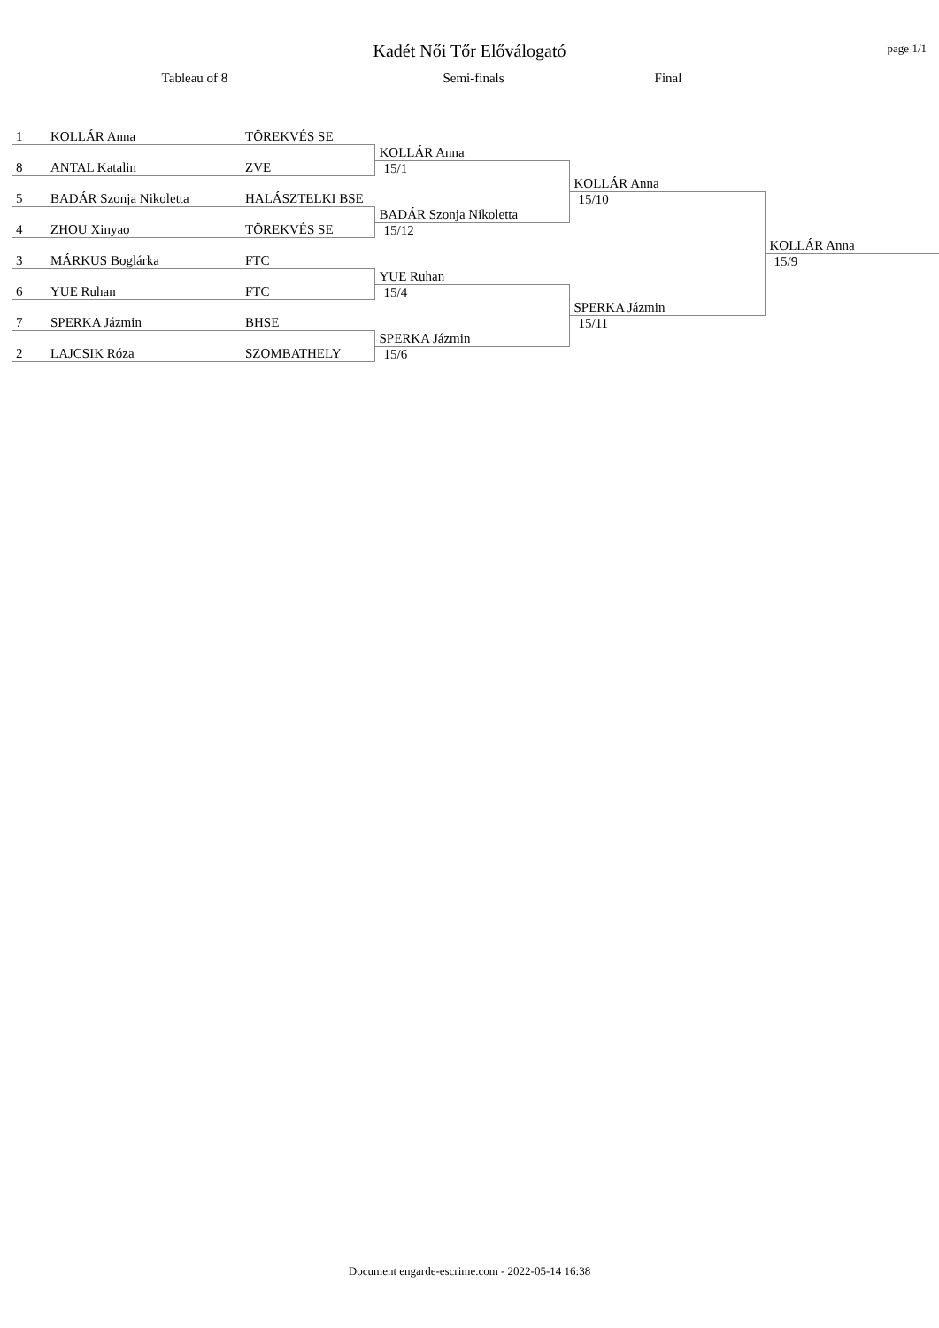Kadét Női Tőr Előválogató page 1/1
Tableau of 8 Semi-finals Final
| 1 | KOLLÁR Anna | TÖREKVÉS SE | | | |
| | | | KOLLÁR Anna | | |
| 8 | ANTAL Katalin | ZVE | 15/1 | | |
| | | | | KOLLÁR Anna | |
| 5 | BADÁR Szonja Nikoletta | HALÁSZTELKI BSE | | 15/10 | |
| | | | BADÁR Szonja Nikoletta | | |
| 4 | ZHOU Xinyao | TÖREKVÉS SE | 15/12 | | |
| | | | | | KOLLÁR Anna |
| 3 | MÁRKUS Boglárka | FTC | | | 15/9 |
| | | | YUE Ruhan | | |
| 6 | YUE Ruhan | FTC | 15/4 | | |
| | | | | SPERKA Jázmin | |
| 7 | SPERKA Jázmin | BHSE | | 15/11 | |
| | | | SPERKA Jázmin | | |
| 2 | LAJCSIK Róza | SZOMBATHELY | 15/6 | | |
Document engarde-escrime.com - 2022-05-14 16:38